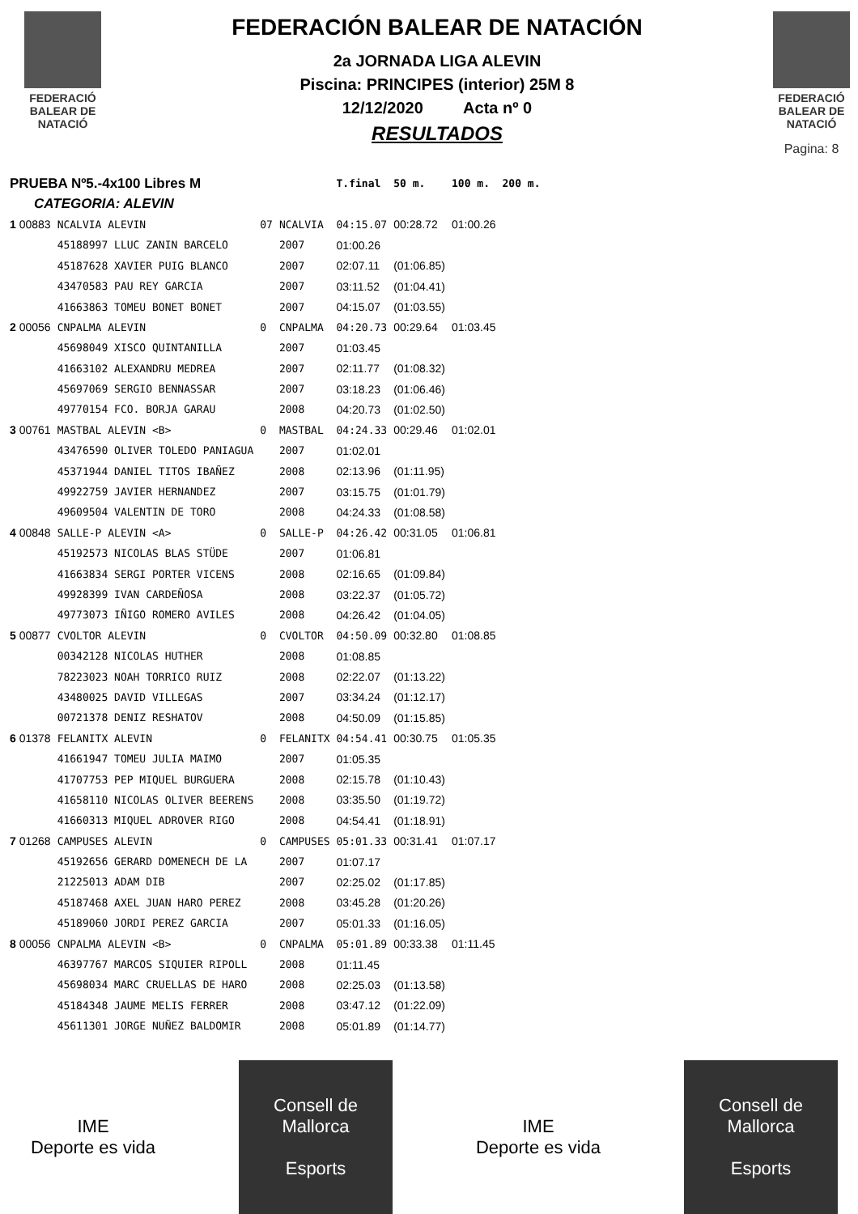FEDERACIÓ BALEAR DE NATACIÓ
FEDERACIÓN BALEAR DE NATACIÓN
2a JORNADA LIGA ALEVIN
Piscina: PRINCIPES (interior) 25M 8
12/12/2020 Acta nº 0
RESULTADOS
FEDERACIÓ BALEAR DE NATACIÓ
Pagina: 8
| PRUEBA Nº5.-4x100 Libres M | | | | T.final | 50 m. | 100 m. | 200 m. |
| --- | --- | --- | --- | --- | --- | --- | --- |
| CATEGORIA: ALEVIN | | | | | | | |
| 1 00883 | NCALVIA ALEVIN | 07 | NCALVIA | 04:15.07 | 00:28.72 | 01:00.26 | |
| | 45188997 LLUC ZANIN BARCELO | | 2007 | 01:00.26 | | | |
| | 45187628 XAVIER PUIG BLANCO | | 2007 | 02:07.11 | (01:06.85) | | |
| | 43470583 PAU REY GARCIA | | 2007 | 03:11.52 | (01:04.41) | | |
| | 41663863 TOMEU BONET BONET | | 2007 | 04:15.07 | (01:03.55) | | |
| 2 00056 | CNPALMA ALEVIN | 0 | CNPALMA | 04:20.73 | 00:29.64 | 01:03.45 | |
| | 45698049 XISCO QUINTANILLA | | 2007 | 01:03.45 | | | |
| | 41663102 ALEXANDRU MEDREA | | 2007 | 02:11.77 | (01:08.32) | | |
| | 45697069 SERGIO BENNASSAR | | 2007 | 03:18.23 | (01:06.46) | | |
| | 49770154 FCO. BORJA GARAU | | 2008 | 04:20.73 | (01:02.50) | | |
| 3 00761 | MASTBAL ALEVIN <B> | 0 | MASTBAL | 04:24.33 | 00:29.46 | 01:02.01 | |
| | 43476590 OLIVER TOLEDO PANIAGUA | | 2007 | 01:02.01 | | | |
| | 45371944 DANIEL TITOS IBAÑEZ | | 2008 | 02:13.96 | (01:11.95) | | |
| | 49922759 JAVIER HERNANDEZ | | 2007 | 03:15.75 | (01:01.79) | | |
| | 49609504 VALENTIN DE TORO | | 2008 | 04:24.33 | (01:08.58) | | |
| 4 00848 | SALLE-P ALEVIN <A> | 0 | SALLE-P | 04:26.42 | 00:31.05 | 01:06.81 | |
| | 45192573 NICOLAS BLAS STÜDE | | 2007 | 01:06.81 | | | |
| | 41663834 SERGI PORTER VICENS | | 2008 | 02:16.65 | (01:09.84) | | |
| | 49928399 IVAN CARDEÑOSA | | 2008 | 03:22.37 | (01:05.72) | | |
| | 49773073 IÑIGO ROMERO AVILES | | 2008 | 04:26.42 | (01:04.05) | | |
| 5 00877 | CVOLTOR ALEVIN | 0 | CVOLTOR | 04:50.09 | 00:32.80 | 01:08.85 | |
| | 00342128 NICOLAS HUTHER | | 2008 | 01:08.85 | | | |
| | 78223023 NOAH TORRICO RUIZ | | 2008 | 02:22.07 | (01:13.22) | | |
| | 43480025 DAVID VILLEGAS | | 2007 | 03:34.24 | (01:12.17) | | |
| | 00721378 DENIZ RESHATOV | | 2008 | 04:50.09 | (01:15.85) | | |
| 6 01378 | FELANITX ALEVIN | 0 | FELANITX | 04:54.41 | 00:30.75 | 01:05.35 | |
| | 41661947 TOMEU JULIA MAIMO | | 2007 | 01:05.35 | | | |
| | 41707753 PEP MIQUEL BURGUERA | | 2008 | 02:15.78 | (01:10.43) | | |
| | 41658110 NICOLAS OLIVER BEERENS | | 2008 | 03:35.50 | (01:19.72) | | |
| | 41660313 MIQUEL ADROVER RIGO | | 2008 | 04:54.41 | (01:18.91) | | |
| 7 01268 | CAMPUSES ALEVIN | 0 | CAMPUSES | 05:01.33 | 00:31.41 | 01:07.17 | |
| | 45192656 GERARD DOMENECH DE LA | | 2007 | 01:07.17 | | | |
| | 21225013 ADAM DIB | | 2007 | 02:25.02 | (01:17.85) | | |
| | 45187468 AXEL JUAN HARO PEREZ | | 2008 | 03:45.28 | (01:20.26) | | |
| | 45189060 JORDI PEREZ GARCIA | | 2007 | 05:01.33 | (01:16.05) | | |
| 8 00056 | CNPALMA ALEVIN <B> | 0 | CNPALMA | 05:01.89 | 00:33.38 | 01:11.45 | |
| | 46397767 MARCOS SIQUIER RIPOLL | | 2008 | 01:11.45 | | | |
| | 45698034 MARC CRUELLAS DE HARO | | 2008 | 02:25.03 | (01:13.58) | | |
| | 45184348 JAUME MELIS FERRER | | 2008 | 03:47.12 | (01:22.09) | | |
| | 45611301 JORGE NUÑEZ BALDOMIR | | 2008 | 05:01.89 | (01:14.77) | | |
IME
Deporte es vida
Consell de Mallorca
Esports
IME
Deporte es vida
Consell de Mallorca
Esports